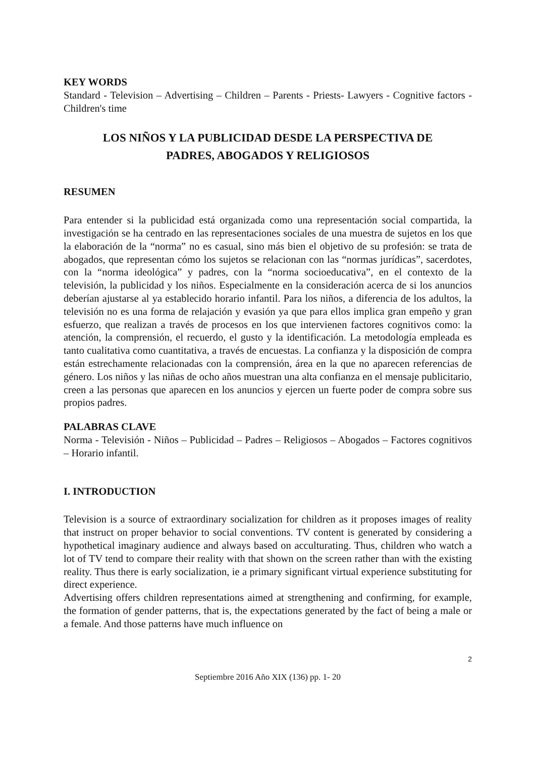KEY WORDS
Standard - Television – Advertising – Children – Parents - Priests- Lawyers - Cognitive factors - Children's time
LOS NIÑOS Y LA PUBLICIDAD DESDE LA PERSPECTIVA DE
PADRES, ABOGADOS Y RELIGIOSOS
RESUMEN
Para entender si la publicidad está organizada como una representación social compartida, la investigación se ha centrado en las representaciones sociales de una muestra de sujetos en los que la elaboración de la “norma” no es casual, sino más bien el objetivo de su profesión: se trata de abogados, que representan cómo los sujetos se relacionan con las “normas jurídicas”, sacerdotes, con la “norma ideológica” y padres, con la “norma socioeducativa”, en el contexto de la televisión, la publicidad y los niños. Especialmente en la consideración acerca de si los anuncios deberían ajustarse al ya establecido horario infantil. Para los niños, a diferencia de los adultos, la televisión no es una forma de relajación y evasión ya que para ellos implica gran empeño y gran esfuerzo, que realizan a través de procesos en los que intervienen factores cognitivos como: la atención, la comprensión, el recuerdo, el gusto y la identificación. La metodología empleada es tanto cualitativa como cuantitativa, a través de encuestas. La confianza y la disposición de compra están estrechamente relacionadas con la comprensión, área en la que no aparecen referencias de género. Los niños y las niñas de ocho años muestran una alta confianza en el mensaje publicitario, creen a las personas que aparecen en los anuncios y ejercen un fuerte poder de compra sobre sus propios padres.
PALABRAS CLAVE
Norma - Televisión - Niños – Publicidad – Padres – Religiosos – Abogados – Factores cognitivos – Horario infantil.
I. INTRODUCTION
Television is a source of extraordinary socialization for children as it proposes images of reality that instruct on proper behavior to social conventions. TV content is generated by considering a hypothetical imaginary audience and always based on acculturating. Thus, children who watch a lot of TV tend to compare their reality with that shown on the screen rather than with the existing reality. Thus there is early socialization, ie a primary significant virtual experience substituting for direct experience.
Advertising offers children representations aimed at strengthening and confirming, for example, the formation of gender patterns, that is, the expectations generated by the fact of being a male or a female. And those patterns have much influence on
2
Septiembre 2016 Año XIX (136) pp. 1- 20